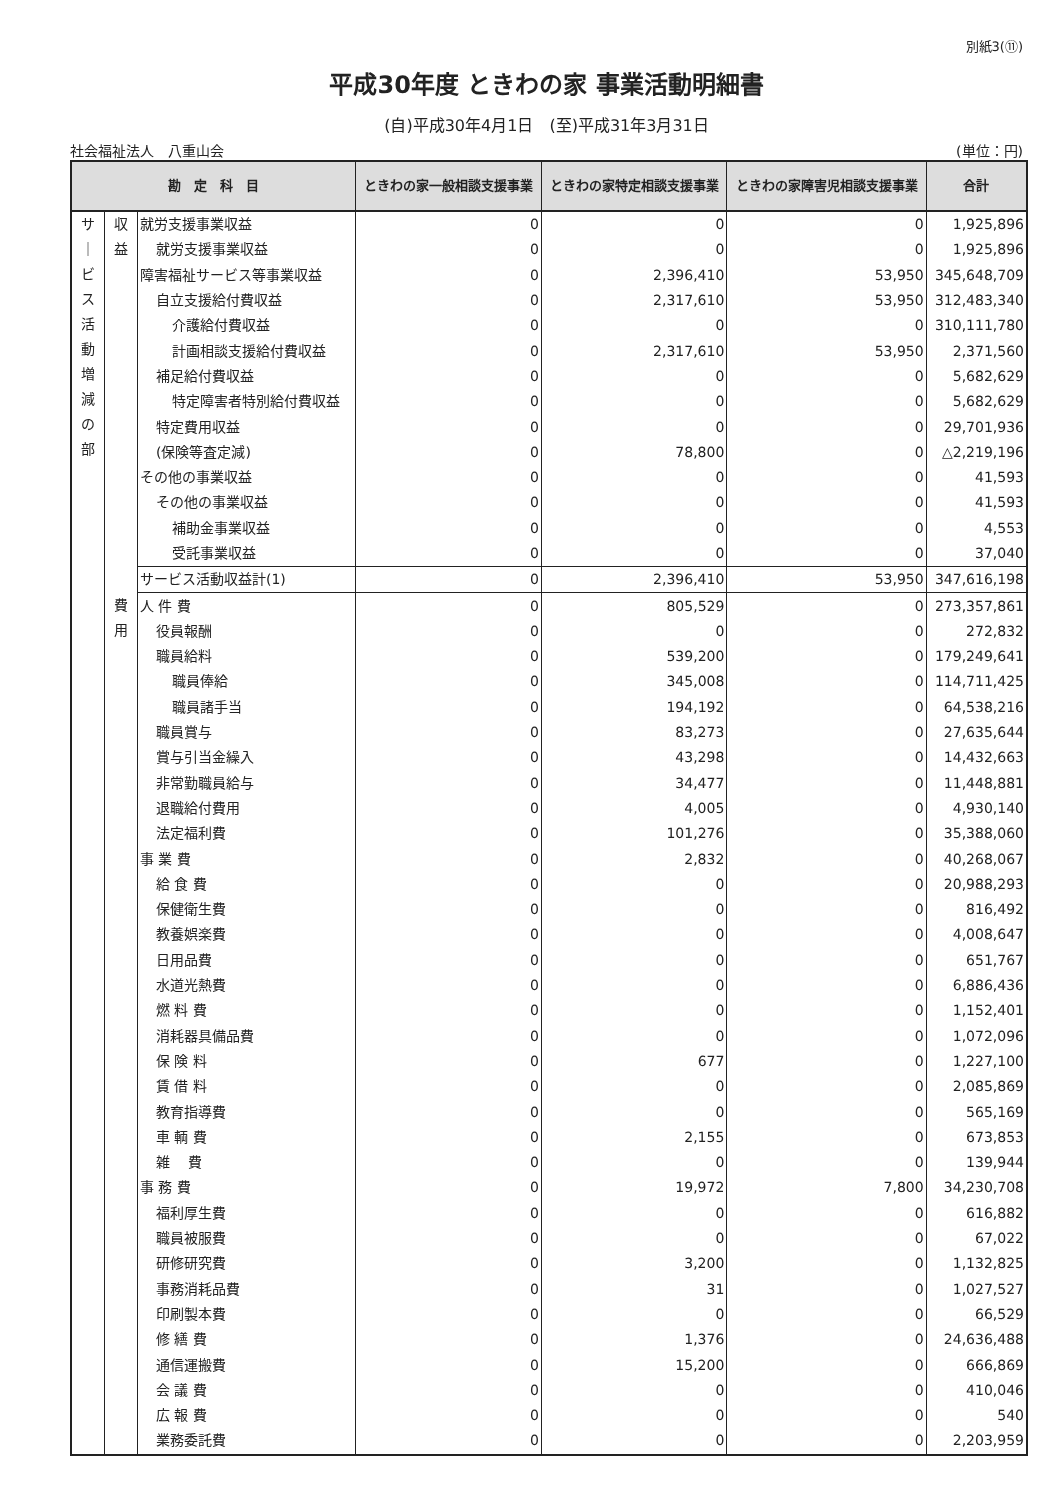別紙3(⑪)
平成30年度 ときわの家 事業活動明細書
(自)平成30年4月1日　(至)平成31年3月31日
社会福祉法人　八重山会 (単位：円)
| 勘 定 科 目 | | | ときわの家一般相談支援事業 | ときわの家特定相談支援事業 | ときわの家障害児相談支援事業 | 合計 |
| --- | --- | --- | --- | --- | --- | --- |
| サ ｜ ビ ス 活 動 増 減 の 部 | 収 益 | 就労支援事業収益 | 0 | 0 | 0 | 1,925,896 |
| | | 就労支援事業収益 | 0 | 0 | 0 | 1,925,896 |
| | | 障害福祉サービス等事業収益 | 0 | 2,396,410 | 53,950 | 345,648,709 |
| | | 自立支援給付費収益 | 0 | 2,317,610 | 53,950 | 312,483,340 |
| | | 介護給付費収益 | 0 | 0 | 0 | 310,111,780 |
| | | 計画相談支援給付費収益 | 0 | 2,317,610 | 53,950 | 2,371,560 |
| | | 補足給付費収益 | 0 | 0 | 0 | 5,682,629 |
| | | 特定障害者特別給付費収益 | 0 | 0 | 0 | 5,682,629 |
| | | 特定費用収益 | 0 | 0 | 0 | 29,701,936 |
| | | (保険等査定減) | 0 | 78,800 | 0 | △2,219,196 |
| | | その他の事業収益 | 0 | 0 | 0 | 41,593 |
| | | その他の事業収益 | 0 | 0 | 0 | 41,593 |
| | | 補助金事業収益 | 0 | 0 | 0 | 4,553 |
| | | 受託事業収益 | 0 | 0 | 0 | 37,040 |
| | | サービス活動収益計(1) | 0 | 2,396,410 | 53,950 | 347,616,198 |
| | 費 用 | 人 件 費 | 0 | 805,529 | 0 | 273,357,861 |
| | | 役員報酬 | 0 | 0 | 0 | 272,832 |
| | | 職員給料 | 0 | 539,200 | 0 | 179,249,641 |
| | | 職員俸給 | 0 | 345,008 | 0 | 114,711,425 |
| | | 職員諸手当 | 0 | 194,192 | 0 | 64,538,216 |
| | | 職員賞与 | 0 | 83,273 | 0 | 27,635,644 |
| | | 賞与引当金繰入 | 0 | 43,298 | 0 | 14,432,663 |
| | | 非常勤職員給与 | 0 | 34,477 | 0 | 11,448,881 |
| | | 退職給付費用 | 0 | 4,005 | 0 | 4,930,140 |
| | | 法定福利費 | 0 | 101,276 | 0 | 35,388,060 |
| | | 事 業 費 | 0 | 2,832 | 0 | 40,268,067 |
| | | 給 食 費 | 0 | 0 | 0 | 20,988,293 |
| | | 保健衛生費 | 0 | 0 | 0 | 816,492 |
| | | 教養娯楽費 | 0 | 0 | 0 | 4,008,647 |
| | | 日用品費 | 0 | 0 | 0 | 651,767 |
| | | 水道光熱費 | 0 | 0 | 0 | 6,886,436 |
| | | 燃 料 費 | 0 | 0 | 0 | 1,152,401 |
| | | 消耗器具備品費 | 0 | 0 | 0 | 1,072,096 |
| | | 保 険 料 | 0 | 677 | 0 | 1,227,100 |
| | | 賃 借 料 | 0 | 0 | 0 | 2,085,869 |
| | | 教育指導費 | 0 | 0 | 0 | 565,169 |
| | | 車 輌 費 | 0 | 2,155 | 0 | 673,853 |
| | | 雑 費 | 0 | 0 | 0 | 139,944 |
| | | 事 務 費 | 0 | 19,972 | 7,800 | 34,230,708 |
| | | 福利厚生費 | 0 | 0 | 0 | 616,882 |
| | | 職員被服費 | 0 | 0 | 0 | 67,022 |
| | | 研修研究費 | 0 | 3,200 | 0 | 1,132,825 |
| | | 事務消耗品費 | 0 | 31 | 0 | 1,027,527 |
| | | 印刷製本費 | 0 | 0 | 0 | 66,529 |
| | | 修 繕 費 | 0 | 1,376 | 0 | 24,636,488 |
| | | 通信運搬費 | 0 | 15,200 | 0 | 666,869 |
| | | 会 議 費 | 0 | 0 | 0 | 410,046 |
| | | 広 報 費 | 0 | 0 | 0 | 540 |
| | | 業務委託費 | 0 | 0 | 0 | 2,203,959 |